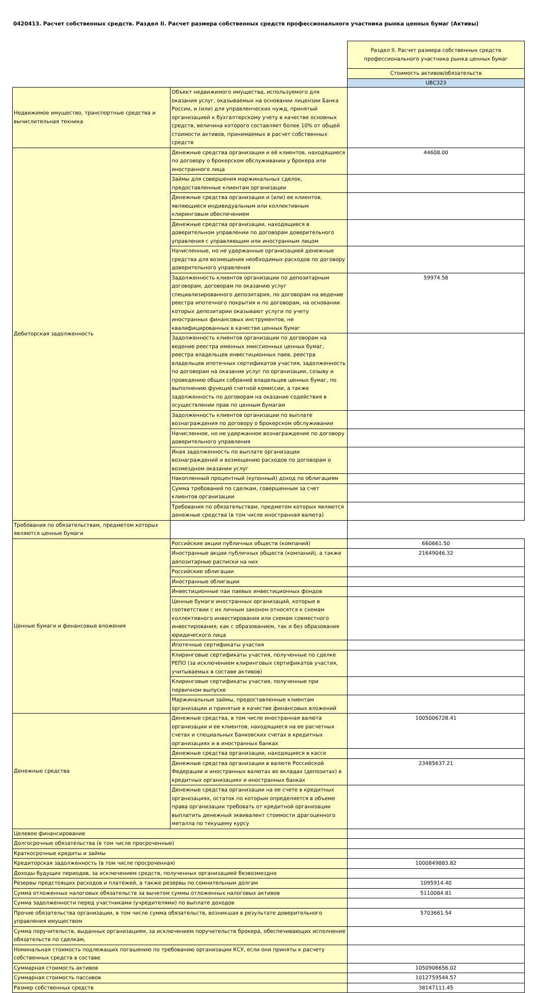0420413. Расчет собственных средств. Раздел II. Расчет размера собственных средств профессионального участника рынка ценных бумаг (Активы)
| | | Раздел II. Расчет размера собственных средств профессионального участника рынка ценных бумаг |
| | | Стоимость активов/обязательств |
| | | UBC323 |
| Недвижимое имущество, транспортные средства и вычислительная техника | Объект недвижимого имущества, используемого для оказания услуг, оказываемых на основании лицензии Банка России, и (или) для управленческих нужд, принятый организацией к бухгалтерскому учету в качестве основных средств, величина которого составляет более 10% от общей стоимости активов, принимаемых в расчет собственных средств | |
| Дебиторская задолженность | Денежные средства организации и её клиентов, находящиеся по договору о брокерском обслуживании у брокера или иностранного лица | 44608.00 |
| | Займы для совершения маржинальных сделок, предоставленные клиентам организации | |
| | Денежные средства организации и (или) ее клиентов, являющиеся индивидуальным или коллективным клиринговым обеспечением | |
| | Денежные средства организации, находящиеся в доверительном управлении по договорам доверительного управления с управляющим или иностранным лицом | |
| | Начисленные, но не удержанные организацией денежные средства для возмещения необходимых расходов по договору доверительного управления | |
| | Задолженность клиентов организации по депозитарным договорам, договорам по оказанию услуг специализированного депозитария, по договорам на ведение реестра ипотечного покрытия и по договорам, на основании которых депозитарии оказывают услуги по учету иностранных финансовых инструментов, не квалифицированных в качестве ценных бумаг | 59974.58 |
| | Задолженность клиентов организации по договорам на ведение реестра именных эмиссионных ценных бумаг, реестра владельцев инвестиционных паев, реестра владельцев ипотечных сертификатов участия, задолженность по договорам на оказание услуг по организации, созыву и проведению общих собраний владельцев ценных бумаг, по выполнению функций счетной комиссии, а также задолженность по договорам на оказание содействия в осуществлении прав по ценным бумагам | |
| | Задолженность клиентов организации по выплате вознаграждения по договору о брокерском обслуживании | |
| | Начисленное, но не удержанное вознаграждение по договору доверительного управления | |
| | Иная задолженность по выплате организации вознаграждений и возмещению расходов по договорам о возмездном оказании услуг | |
| | Накопленный процентный (купонный) доход по облигациям | |
| | Сумма требований по сделкам, совершенным за счет клиентов организации | |
| | Требования по обязательствам, предметом которых являются денежные средства (в том числе иностранная валюта) | |
| | Требования по обязательствам, предметом которых являются ценные бумаги | |
| Ценные бумаги и финансовые вложения | Российские акции публичных обществ (компаний) | 660661.50 |
| | Иностранные акции публичных обществ (компаний), а также депозитарные расписки на них | 21649046.32 |
| | Российские облигации | |
| | Иностранные облигации | |
| | Инвестиционные паи паевых инвестиционных фондов | |
| | Ценные бумаги иностранных организаций, которые в соответствии с их личным законом относятся к схемам коллективного инвестирования или схемам совместного инвестирования, как с образованием, так и без образования юридического лица | |
| | Ипотечные сертификаты участия | |
| | Клиринговые сертификаты участия, полученные по сделке РЕПО (за исключением клиринговых сертификатов участия, учитываемых в составе активов) | |
| | Клиринговые сертификаты участия, полученные при первичном выпуске | |
| | Маржинальные займы, предоставленные клиентам организации и принятые в качестве финансовых вложений | |
| Денежные средства | Денежные средства, в том числе иностранная валюта организации и ее клиентов, находящиеся на ее расчетных счетах и специальных банковских счетах в кредитных организациях и в иностранных банках | 1005006728.41 |
| | Денежные средства организации, находящиеся в кассе | |
| | Денежные средства организации в валюте Российской Федерации и иностранных валютах во вкладах (депозитах) в кредитных организациях и иностранных банках | 23485637.21 |
| | Денежные средства организации на ее счете в кредитных организациях, остаток по которым определяется в объеме права организации требовать от кредитной организации выплатить денежный эквивалент стоимости драгоценного металла по текущему курсу | |
| Целевое финансирование | | |
| Долгосрочные обязательства (в том числе просроченные) | | |
| Краткосрочные кредиты и займы | | |
| Кредиторская задолженность (в том числе просроченная) | | 1000849883.82 |
| Доходы будущих периодов, за исключением средств, полученных организацией безвозмездно | | |
| Резервы предстоящих расходов и платежей, а также резервы по сомнительным долгам | | 1095914.40 |
| Сумма отложенных налоговых обязательств за вычетом суммы отложенных налоговых активов | | 5110084.81 |
| Сумма задолженности перед участниками (учредителями) по выплате доходов | | |
| Прочие обязательства организации, в том числе сумма обязательств, возникшая в результате доверительного управления имуществом | | 5703661.54 |
| Сумма поручительств, выданных организациям, за исключением поручительств брокера, обеспечивающих исполнение обязательств по сделкам, | | |
| Номинальная стоимость подлежащих погашению по требованию организации КСУ, если они приняты к расчету собственных средств в составе | | |
| Суммарная стоимость активов | | 1050906656.02 |
| Суммарная стоимость пассивов | | 1012759544.57 |
| Размер собственных средств | | 38147111.45 |